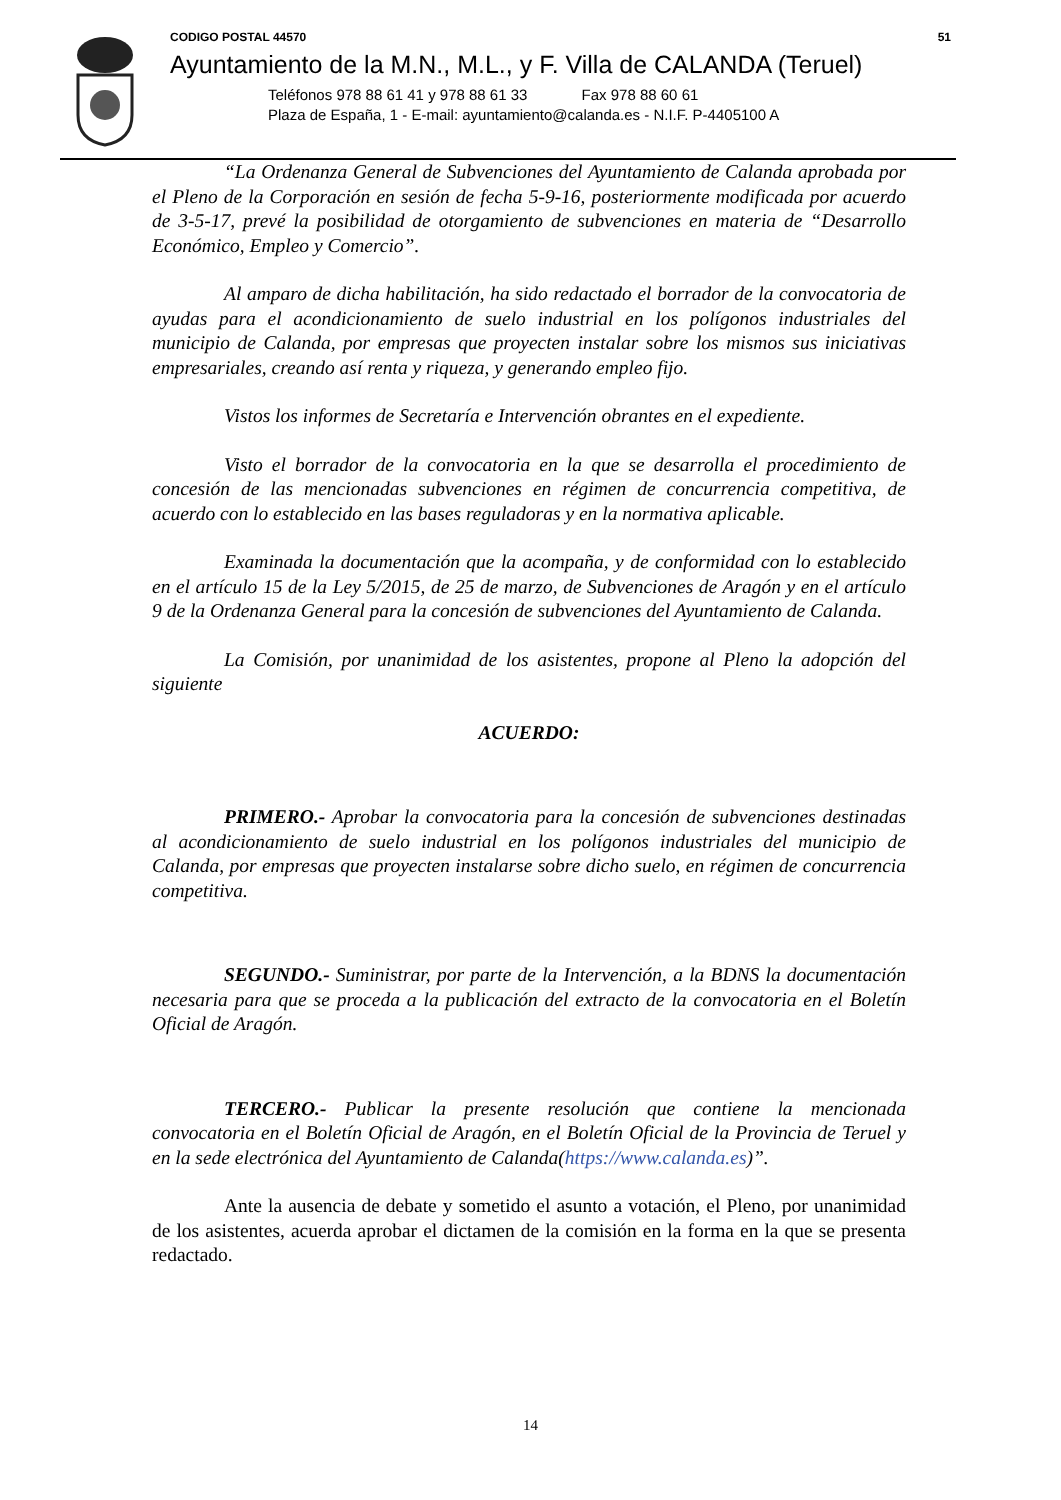CODIGO POSTAL 44570 51
Ayuntamiento de la M.N., M.L., y F. Villa de CALANDA (Teruel)
Teléfonos 978 88 61 41 y 978 88 61 33 Fax 978 88 60 61
Plaza de España, 1 - E-mail: ayuntamiento@calanda.es - N.I.F. P-4405100 A
“La Ordenanza General de Subvenciones del Ayuntamiento de Calanda aprobada por el Pleno de la Corporación en sesión de fecha 5-9-16, posteriormente modificada por acuerdo de 3-5-17, prevé la posibilidad de otorgamiento de subvenciones en materia de “Desarrollo Económico, Empleo y Comercio”.
Al amparo de dicha habilitación, ha sido redactado el borrador de la convocatoria de ayudas para el acondicionamiento de suelo industrial en los polígonos industriales del municipio de Calanda, por empresas que proyecten instalar sobre los mismos sus iniciativas empresariales, creando así renta y riqueza, y generando empleo fijo.
Vistos los informes de Secretaría e Intervención obrantes en el expediente.
Visto el borrador de la convocatoria en la que se desarrolla el procedimiento de concesión de las mencionadas subvenciones en régimen de concurrencia competitiva, de acuerdo con lo establecido en las bases reguladoras y en la normativa aplicable.
Examinada la documentación que la acompaña, y de conformidad con lo establecido en el artículo 15 de la Ley 5/2015, de 25 de marzo, de Subvenciones de Aragón y en el artículo 9 de la Ordenanza General para la concesión de subvenciones del Ayuntamiento de Calanda.
La Comisión, por unanimidad de los asistentes, propone al Pleno la adopción del siguiente
ACUERDO:
PRIMERO.- Aprobar la convocatoria para la concesión de subvenciones destinadas al acondicionamiento de suelo industrial en los polígonos industriales del municipio de Calanda, por empresas que proyecten instalarse sobre dicho suelo, en régimen de concurrencia competitiva.
SEGUNDO.- Suministrar, por parte de la Intervención, a la BDNS la documentación necesaria para que se proceda a la publicación del extracto de la convocatoria en el Boletín Oficial de Aragón.
TERCERO.- Publicar la presente resolución que contiene la mencionada convocatoria en el Boletín Oficial de Aragón, en el Boletín Oficial de la Provincia de Teruel y en la sede electrónica del Ayuntamiento de Calanda(https://www.calanda.es)”.
Ante la ausencia de debate y sometido el asunto a votación, el Pleno, por unanimidad de los asistentes, acuerda aprobar el dictamen de la comisión en la forma en la que se presenta redactado.
14